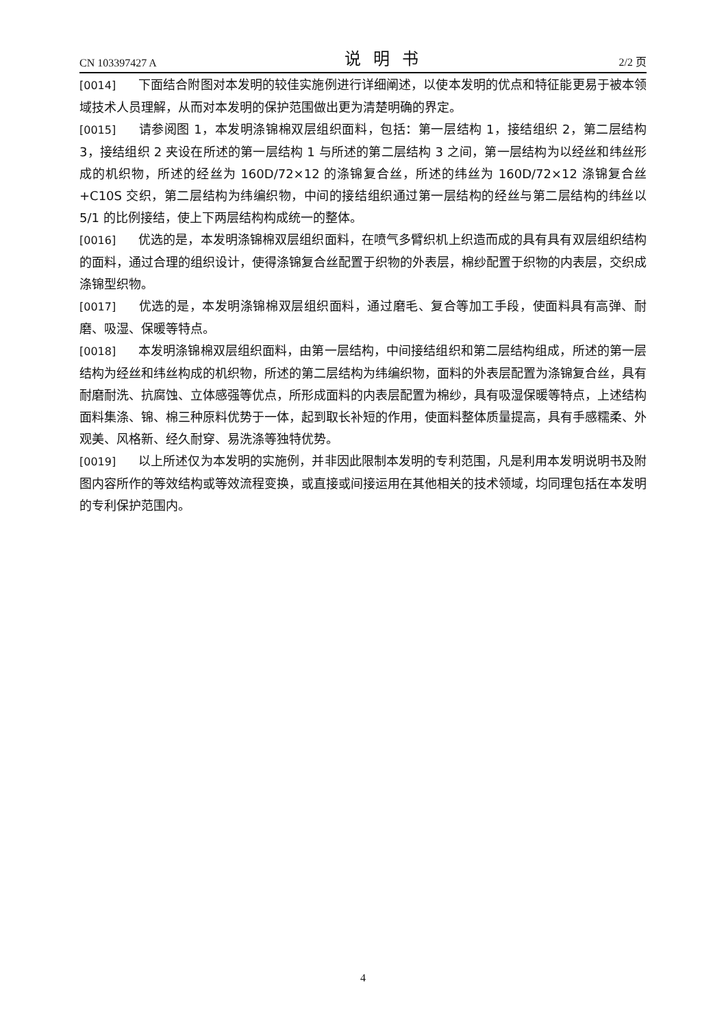CN 103397427 A 说明书 2/2 页
[0014] 下面结合附图对本发明的较佳实施例进行详细阐述，以使本发明的优点和特征能更易于被本领域技术人员理解，从而对本发明的保护范围做出更为清楚明确的界定。
[0015] 请参阅图 1，本发明涤锦棉双层组织面料，包括：第一层结构 1，接结组织 2，第二层结构 3，接结组织 2 夹设在所述的第一层结构 1 与所述的第二层结构 3 之间，第一层结构为以经丝和纬丝形成的机织物，所述的经丝为 160D/72×12 的涤锦复合丝，所述的纬丝为 160D/72×12 涤锦复合丝 +C10S 交织，第二层结构为纬编织物，中间的接结组织通过第一层结构的经丝与第二层结构的纬丝以 5/1 的比例接结，使上下两层结构构成统一的整体。
[0016] 优选的是，本发明涤锦棉双层组织面料，在喷气多臂织机上织造而成的具有具有双层组织结构的面料，通过合理的组织设计，使得涤锦复合丝配置于织物的外表层，棉纱配置于织物的内表层，交织成涤锦型织物。
[0017] 优选的是，本发明涤锦棉双层组织面料，通过磨毛、复合等加工手段，使面料具有高弹、耐磨、吸湿、保暖等特点。
[0018] 本发明涤锦棉双层组织面料，由第一层结构，中间接结组织和第二层结构组成，所述的第一层结构为经丝和纬丝构成的机织物，所述的第二层结构为纬编织物，面料的外表层配置为涤锦复合丝，具有耐磨耐洗、抗腐蚀、立体感强等优点，所形成面料的内表层配置为棉纱，具有吸湿保暖等特点，上述结构面料集涤、锦、棉三种原料优势于一体，起到取长补短的作用，使面料整体质量提高，具有手感糯柔、外观美、风格新、经久耐穿、易洗涤等独特优势。
[0019] 以上所述仅为本发明的实施例，并非因此限制本发明的专利范围，凡是利用本发明说明书及附图内容所作的等效结构或等效流程变换，或直接或间接运用在其他相关的技术领域，均同理包括在本发明的专利保护范围内。
4